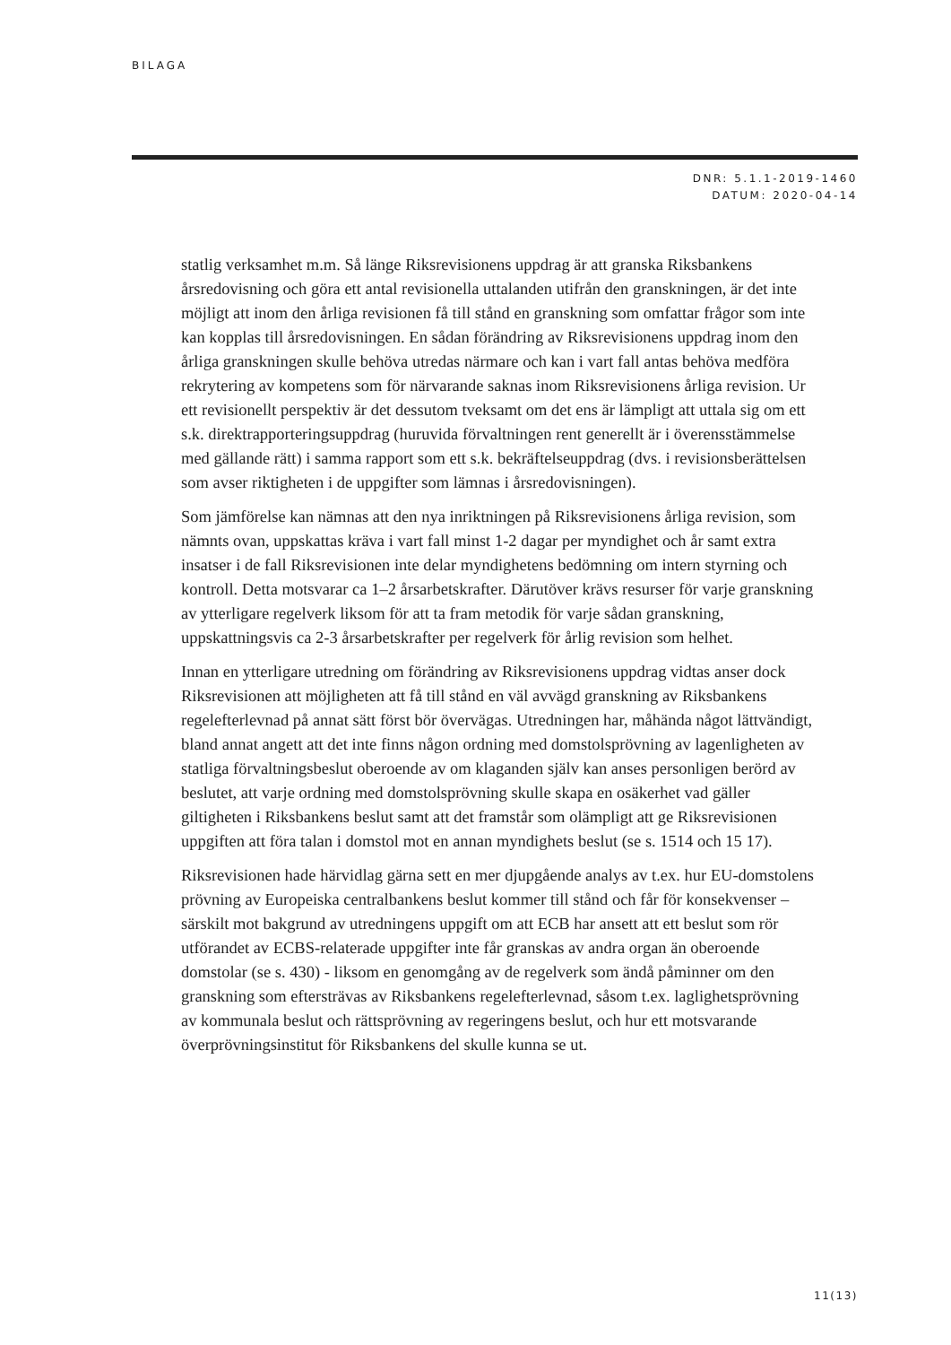BILAGA
DNR: 5.1.1-2019-1460
DATUM: 2020-04-14
statlig verksamhet m.m. Så länge Riksrevisionens uppdrag är att granska Riksbankens årsredovisning och göra ett antal revisionella uttalanden utifrån den granskningen, är det inte möjligt att inom den årliga revisionen få till stånd en granskning som omfattar frågor som inte kan kopplas till årsredovisningen. En sådan förändring av Riksrevisionens uppdrag inom den årliga granskningen skulle behöva utredas närmare och kan i vart fall antas behöva medföra rekrytering av kompetens som för närvarande saknas inom Riksrevisionens årliga revision. Ur ett revisionellt perspektiv är det dessutom tveksamt om det ens är lämpligt att uttala sig om ett s.k. direktrapporteringsuppdrag (huruvida förvaltningen rent generellt är i överensstämmelse med gällande rätt) i samma rapport som ett s.k. bekräftelseuppdrag (dvs. i revisionsberättelsen som avser riktigheten i de uppgifter som lämnas i årsredovisningen).
Som jämförelse kan nämnas att den nya inriktningen på Riksrevisionens årliga revision, som nämnts ovan, uppskattas kräva i vart fall minst 1-2 dagar per myndighet och år samt extra insatser i de fall Riksrevisionen inte delar myndighetens bedömning om intern styrning och kontroll. Detta motsvarar ca 1–2 årsarbetskrafter. Därutöver krävs resurser för varje granskning av ytterligare regelverk liksom för att ta fram metodik för varje sådan granskning, uppskattningsvis ca 2-3 årsarbetskrafter per regelverk för årlig revision som helhet.
Innan en ytterligare utredning om förändring av Riksrevisionens uppdrag vidtas anser dock Riksrevisionen att möjligheten att få till stånd en väl avvägd granskning av Riksbankens regelefterlevnad på annat sätt först bör övervägas. Utredningen har, måhända något lättvändigt, bland annat angett att det inte finns någon ordning med domstolsprövning av lagenligheten av statliga förvaltningsbeslut oberoende av om klaganden själv kan anses personligen berörd av beslutet, att varje ordning med domstolsprövning skulle skapa en osäkerhet vad gäller giltigheten i Riksbankens beslut samt att det framstår som olämpligt att ge Riksrevisionen uppgiften att föra talan i domstol mot en annan myndighets beslut (se s. 1514 och 15 17).
Riksrevisionen hade härvidlag gärna sett en mer djupgående analys av t.ex. hur EU-domstolens prövning av Europeiska centralbankens beslut kommer till stånd och får för konsekvenser – särskilt mot bakgrund av utredningens uppgift om att ECB har ansett att ett beslut som rör utförandet av ECBS-relaterade uppgifter inte får granskas av andra organ än oberoende domstolar (se s. 430) - liksom en genomgång av de regelverk som ändå påminner om den granskning som eftersträvas av Riksbankens regelefterlevnad, såsom t.ex. laglighetsprövning av kommunala beslut och rättsprövning av regeringens beslut, och hur ett motsvarande överprövningsinstitut för Riksbankens del skulle kunna se ut.
11(13)